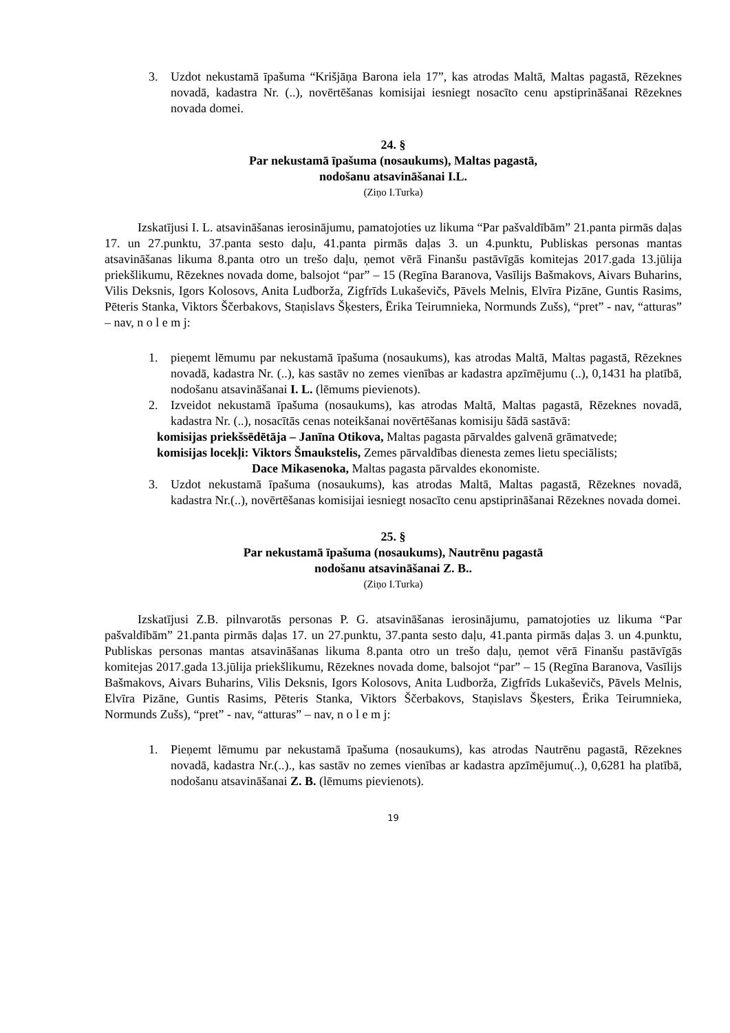3. Uzdot nekustamā īpašuma “Krišjāņa Barona iela 17”, kas atrodas Maltā, Maltas pagastā, Rēzeknes novadā, kadastra Nr. (..), novērtēšanas komisijai iesniegt nosacīto cenu apstiprināšanai Rēzeknes novada domei.
24. §
Par nekustamā īpašuma (nosaukums), Maltas pagastā,
nodošanu atsavināšanai I.L.
(Ziņo I.Turka)
Izskatījusi I. L. atsavināšanas ierosinājumu, pamatojoties uz likuma “Par pašvaldībām” 21.panta pirmās daļas 17. un 27.punktu, 37.panta sesto daļu, 41.panta pirmās daļas 3. un 4.punktu, Publiskas personas mantas atsavināšanas likuma 8.panta otro un trešo daļu, ņemot vērā Finanšu pastāvīgās komitejas 2017.gada 13.jūlija priekšlikumu, Rēzeknes novada dome, balsojot “par” – 15 (Regīna Baranova, Vasīlijs Bašmakovs, Aivars Buharins, Vilis Deksnis, Igors Kolosovs, Anita Ludborža, Zigfrīds Lukaševičs, Pāvels Melnis, Elvīra Pizāne, Guntis Rasims, Pēteris Stanka, Viktors Ščerbakovs, Staņislavs Šķesters, Ērika Teirumnieka, Normunds Zušs), “pret” - nav, “atturas” – nav, n o l e m j:
1. pieņemt lēmumu par nekustamā īpašuma (nosaukums), kas atrodas Maltā, Maltas pagastā, Rēzeknes novadā, kadastra Nr. (..), kas sastāv no zemes vienības ar kadastra apzīmējumu (..), 0,1431 ha platībā, nodošanu atsavināšanai I. L. (lēmums pievienots).
2. Izveidot nekustamā īpašuma (nosaukums), kas atrodas Maltā, Maltas pagastā, Rēzeknes novadā, kadastra Nr. (..), nosacītās cenas noteikšanai novērtēšanas komisiju šādā sastāvā:
komisijas priekšsēdētāja – Janīna Otikova, Maltas pagasta pārvaldes galvenā grāmatvede;
komisijas locekļi: Viktors Šmaukstelis, Zemes pārvaldības dienesta zemes lietu speciālists;
Dace Mikasenoka, Maltas pagasta pārvaldes ekonomiste.
3. Uzdot nekustamā īpašuma (nosaukums), kas atrodas Maltā, Maltas pagastā, Rēzeknes novadā, kadastra Nr.(..), novērtēšanas komisijai iesniegt nosacīto cenu apstiprināšanai Rēzeknes novada domei.
25. §
Par nekustamā īpašuma (nosaukums), Nautrēnu pagastā
nodošanu atsavināšanai Z. B..
(Ziņo I.Turka)
Izskatījusi Z.B. pilnvarotās personas P. G. atsavināšanas ierosinājumu, pamatojoties uz likuma “Par pašvaldībām” 21.panta pirmās daļas 17. un 27.punktu, 37.panta sesto daļu, 41.panta pirmās daļas 3. un 4.punktu, Publiskas personas mantas atsavināšanas likuma 8.panta otro un trešo daļu, ņemot vērā Finanšu pastāvīgās komitejas 2017.gada 13.jūlija priekšlikumu, Rēzeknes novada dome, balsojot “par” – 15 (Regīna Baranova, Vasīlijs Bašmakovs, Aivars Buharins, Vilis Deksnis, Igors Kolosovs, Anita Ludborža, Zigfrīds Lukaševičs, Pāvels Melnis, Elvīra Pizāne, Guntis Rasims, Pēteris Stanka, Viktors Ščerbakovs, Staņislavs Šķesters, Ērika Teirumnieka, Normunds Zušs), “pret” - nav, “atturas” – nav, n o l e m j:
1. Pieņemt lēmumu par nekustamā īpašuma (nosaukums), kas atrodas Nautrēnu pagastā, Rēzeknes novadā, kadastra Nr.(..)., kas sastāv no zemes vienības ar kadastra apzīmējumu(..), 0,6281 ha platībā, nodošanu atsavināšanai Z. B. (lēmums pievienots).
19